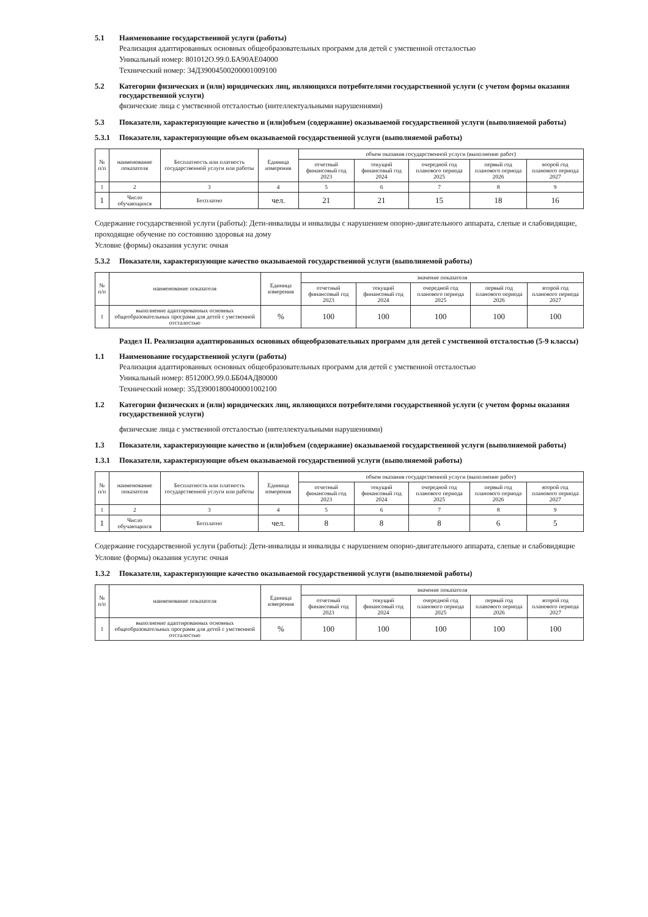5.1 Наименование государственной услуги (работы)
Реализация адаптированных основных общеобразовательных программ для детей с умственной отсталостью
Уникальный номер: 801012О.99.0.БА90АЕ04000
Технический номер: 34Д39004500200001009100
5.2 Категории физических и (или) юридических лиц, являющихся потребителями государственной услуги (с учетом формы оказания государственной услуги)
физические лица с умственной отсталостью (интеллектуальными нарушениями)
5.3 Показатели, характеризующие качество и (или)объем (содержание) оказываемой государственной услуги (выполняемой работы)
5.3.1 Показатели, характеризующие объем оказываемой государственной услуги (выполняемой работы)
| № п/п | наименование показателя | Бесплатность или платность государственной услуги или работы | Единица измерения | объем оказания государственной услуги (выполнение работ) | | | | |
| --- | --- | --- | --- | --- | --- | --- | --- | --- |
| | | | | отчетный финансовый год 2023 | текущий финансовый год 2024 | очередной год планового периода 2025 | первый год планового периода 2026 | второй год планового периода 2027 |
| 1 | 2 | 3 | 4 | 5 | 6 | 7 | 8 | 9 |
| 1 | Число обучающихся | Бесплатно | чел. | 21 | 21 | 15 | 18 | 16 |
Содержание государственной услуги (работы): Дети-инвалиды и инвалиды с нарушением опорно-двигательного аппарата, слепые и слабовидящие, проходящие обучение по состоянию здоровья на дому
Условие (формы) оказания услуги: очная
5.3.2 Показатели, характеризующие качество оказываемой государственной услуги (выполняемой работы)
| № п/п | наименование показателя | Единица измерения | значение показателя | | | | |
| --- | --- | --- | --- | --- | --- | --- | --- |
| | | | отчетный финансовый год 2023 | текущий финансовый год 2024 | очередной год планового периода 2025 | первый год планового периода 2026 | второй год планового периода 2027 |
| 1 | выполнение адаптированных основных общеобразовательных программ для детей с умственной отсталостью | % | 100 | 100 | 100 | 100 | 100 |
Раздел II. Реализация адаптированных основных общеобразовательных программ для детей с умственной отсталостью (5-9 классы)
1.1 Наименование государственной услуги (работы)
Реализация адаптированных основных общеобразовательных программ для детей с умственной отсталостью
Уникальный номер: 851200О.99.0.ББ04АД80000
Технический номер: 35Д39001800400001002100
1.2 Категории физических и (или) юридических лиц, являющихся потребителями государственной услуги (с учетом формы оказания государственной услуги)
физические лица с умственной отсталостью (интеллектуальными нарушениями)
1.3 Показатели, характеризующие качество и (или)объем (содержание) оказываемой государственной услуги (выполняемой работы)
1.3.1 Показатели, характеризующие объем оказываемой государственной услуги (выполняемой работы)
| № п/п | наименование показателя | Бесплатность или платность государственной услуги или работы | Единица измерения | объем оказания государственной услуги (выполнение работ) | | | | |
| --- | --- | --- | --- | --- | --- | --- | --- | --- |
| | | | | отчетный финансовый год 2023 | текущий финансовый год 2024 | очередной год планового периода 2025 | первый год планового периода 2026 | второй год планового периода 2027 |
| 1 | 2 | 3 | 4 | 5 | 6 | 7 | 8 | 9 |
| 1 | Число обучающихся | Бесплатно | чел. | 8 | 8 | 8 | 6 | 5 |
Содержание государственной услуги (работы): Дети-инвалиды и инвалиды с нарушением опорно-двигательного аппарата, слепые и слабовидящие
Условие (формы) оказания услуги: очная
1.3.2 Показатели, характеризующие качество оказываемой государственной услуги (выполняемой работы)
| № п/п | наименование показателя | Единица измерения | значение показателя | | | | |
| --- | --- | --- | --- | --- | --- | --- | --- |
| | | | отчетный финансовый год 2023 | текущий финансовый год 2024 | очередной год планового периода 2025 | первый год планового периода 2026 | второй год планового периода 2027 |
| 1 | выполнение адаптированных основных общеобразовательных программ для детей с умственной отсталостью | % | 100 | 100 | 100 | 100 | 100 |